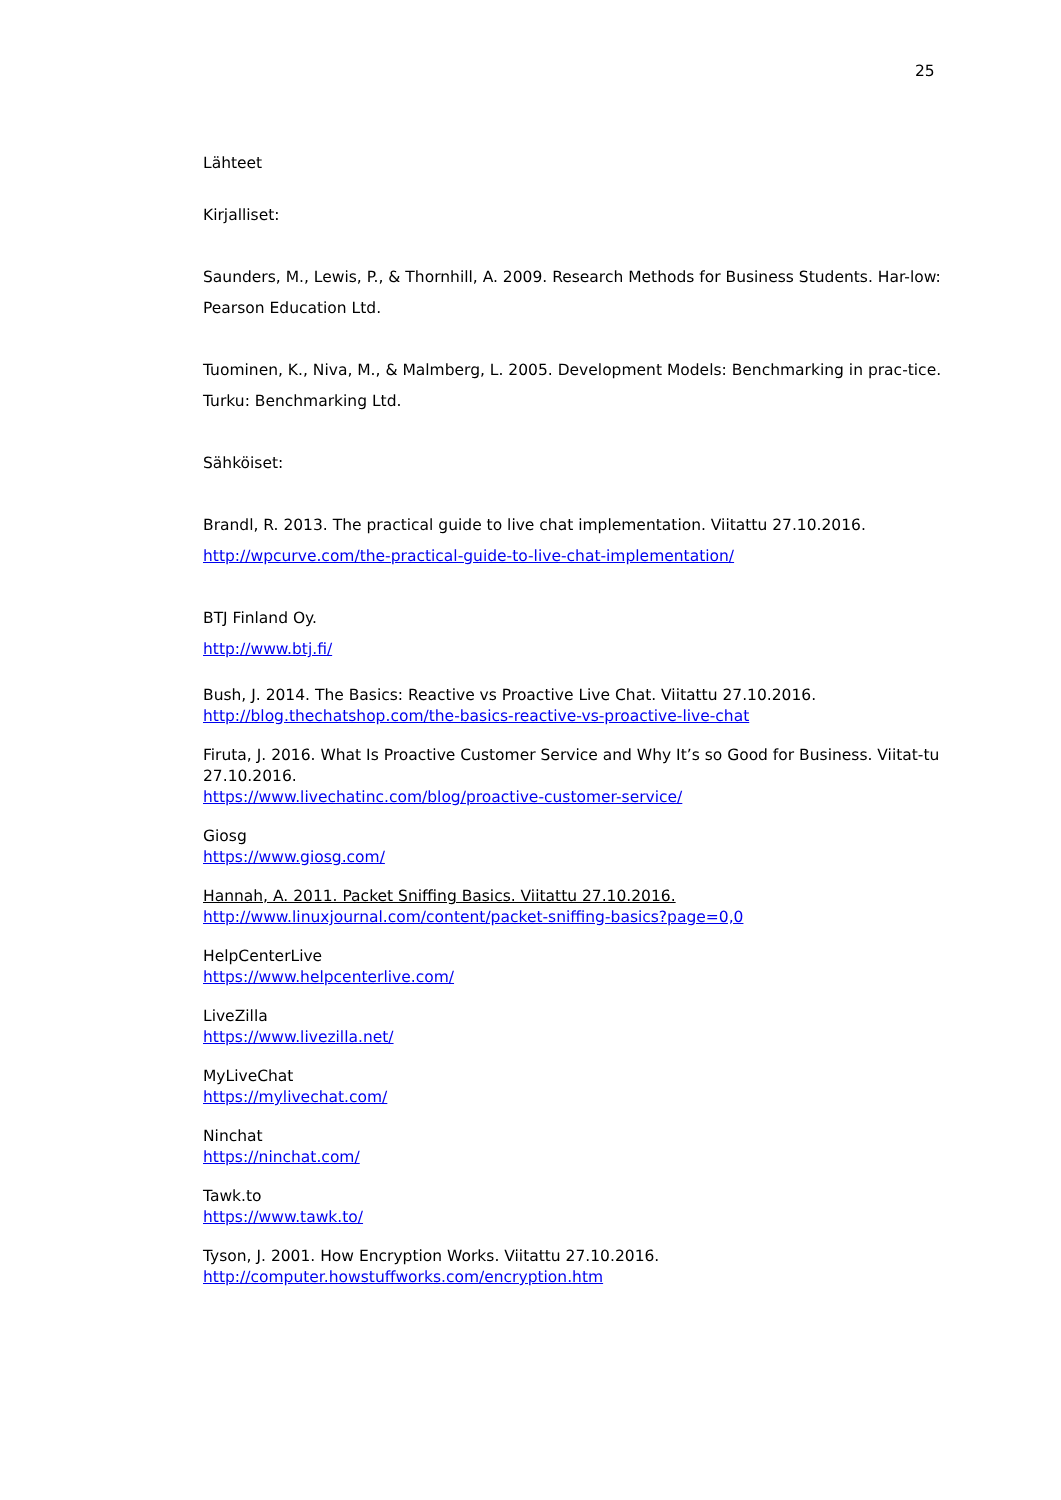25
Lähteet
Kirjalliset:
Saunders, M., Lewis, P., & Thornhill, A. 2009. Research Methods for Business Students. Har-low: Pearson Education Ltd.
Tuominen, K., Niva, M., & Malmberg, L. 2005. Development Models: Benchmarking in prac-tice. Turku: Benchmarking Ltd.
Sähköiset:
Brandl, R. 2013. The practical guide to live chat implementation. Viitattu 27.10.2016.
http://wpcurve.com/the-practical-guide-to-live-chat-implementation/
BTJ Finland Oy.
http://www.btj.fi/
Bush, J. 2014. The Basics: Reactive vs Proactive Live Chat. Viitattu 27.10.2016.
http://blog.thechatshop.com/the-basics-reactive-vs-proactive-live-chat
Firuta, J. 2016. What Is Proactive Customer Service and Why It’s so Good for Business. Viitat-tu 27.10.2016.
https://www.livechatinc.com/blog/proactive-customer-service/
Giosg
https://www.giosg.com/
Hannah, A. 2011. Packet Sniffing Basics. Viitattu 27.10.2016.
http://www.linuxjournal.com/content/packet-sniffing-basics?page=0,0
HelpCenterLive
https://www.helpcenterlive.com/
LiveZilla
https://www.livezilla.net/
MyLiveChat
https://mylivechat.com/
Ninchat
https://ninchat.com/
Tawk.to
https://www.tawk.to/
Tyson, J. 2001. How Encryption Works. Viitattu 27.10.2016.
http://computer.howstuffworks.com/encryption.htm